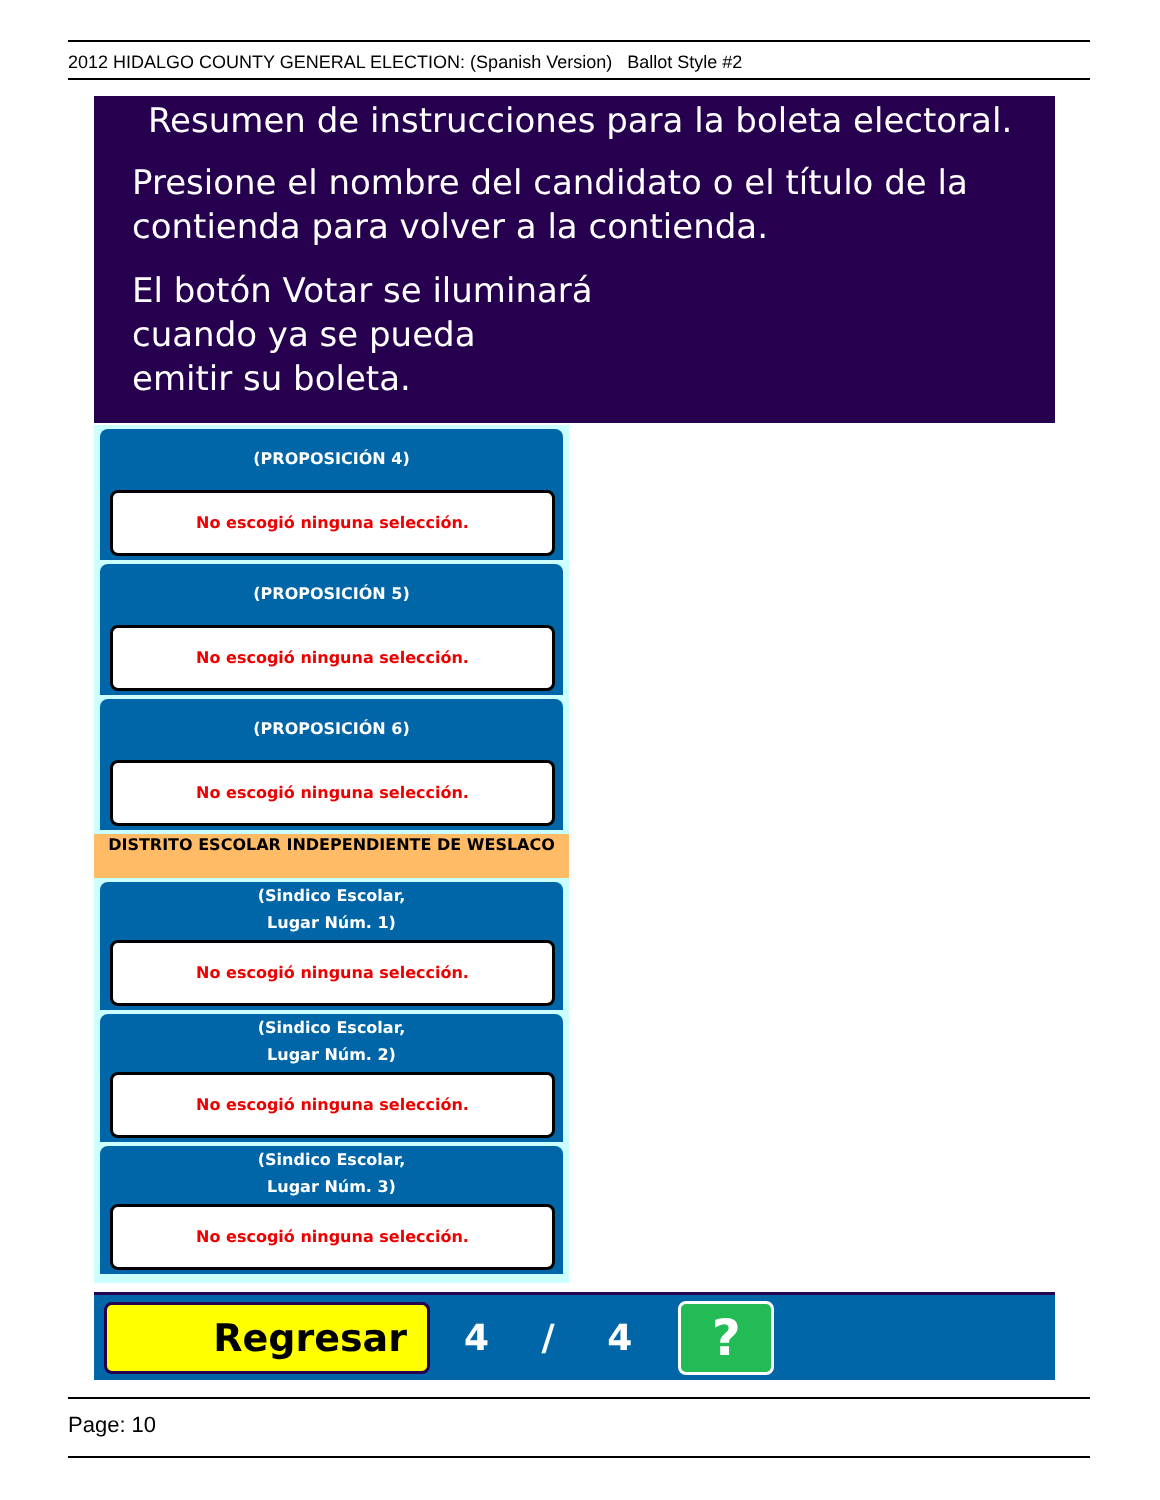2012 HIDALGO COUNTY GENERAL ELECTION: (Spanish Version) Ballot Style #2
Resumen de instrucciones para la boleta electoral.
Presione el nombre del candidato o el título de la
contienda para volver a la contienda.
El botón Votar se iluminará
cuando ya se pueda
emitir su boleta.
(PROPOSICIÓN 4)
No escogió ninguna selección.
(PROPOSICIÓN 5)
No escogió ninguna selección.
(PROPOSICIÓN 6)
No escogió ninguna selección.
DISTRITO ESCOLAR INDEPENDIENTE DE WESLACO
(Sindico Escolar,
Lugar Núm. 1)
No escogió ninguna selección.
(Sindico Escolar,
Lugar Núm. 2)
No escogió ninguna selección.
(Sindico Escolar,
Lugar Núm. 3)
No escogió ninguna selección.
Regresar
4 / 4
?
Page: 10